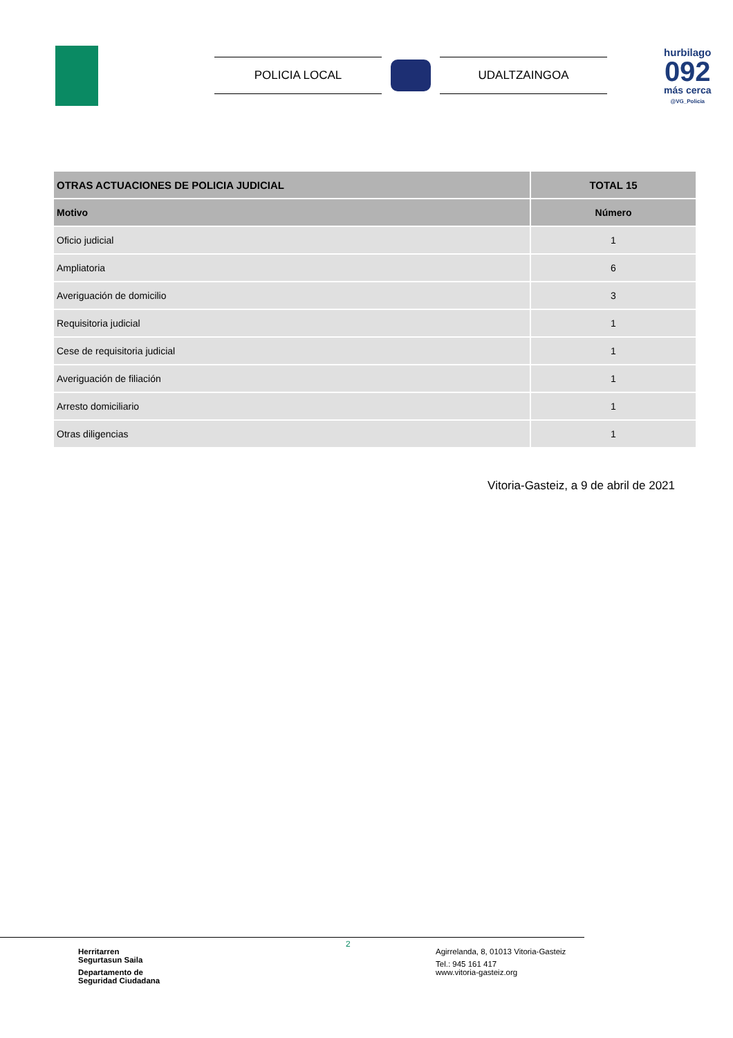POLICIA LOCAL UDALTZAINGOA
hurbilago
092
más cerca
@VG_Policia
| OTRAS ACTUACIONES DE POLICIA JUDICIAL | TOTAL 15 |
| --- | --- |
| Motivo | Número |
| Oficio judicial | 1 |
| Ampliatoria | 6 |
| Averiguación de domicilio | 3 |
| Requisitoria judicial | 1 |
| Cese de requisitoria judicial | 1 |
| Averiguación de filiación | 1 |
| Arresto domiciliario | 1 |
| Otras diligencias | 1 |
Vitoria-Gasteiz, a 9 de abril de 2021
Herritarren
Segurtasun Saila
Departamento de
Seguridad Ciudadana
2
Agirrelanda, 8, 01013 Vitoria-Gasteiz
Tel.: 945 161 417
www.vitoria-gasteiz.org